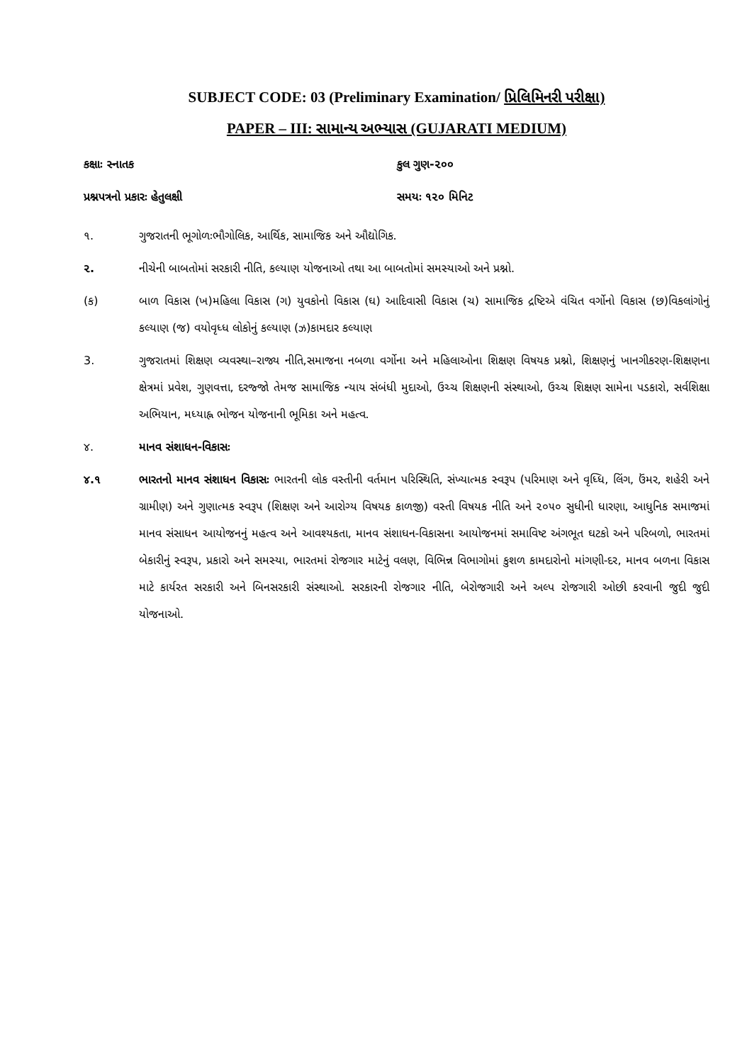SUBJECT CODE: 03 (Preliminary Examination/ પ્રિલિમિનરી પરીક્ષા)
PAPER – III: સામાન્ય અભ્યાસ (GUJARATI MEDIUM)
કક્ષાઃ સ્નાતક કુલ ગુણ-૨૦૦
પ્રશ્નપત્રનો પ્રકારઃ હેતુલક્ષી સમયઃ ૧૨૦ મિનિટ
૧. ગુજરાતની ભૂગોળઃભૌગોલિક, આર્થિક, સામાજિક અને ઔદ્યોગિક.
૨. નીચેની બાબતોમાં સરકારી નીતિ, કલ્યાણ યોજનાઓ તથા આ બાબતોમાં સમસ્યાઓ અને પ્રશ્નો.
(ક) બાળ વિકાસ (ખ)મહિલા વિકાસ (ગ) યુવકોનો વિકાસ (ઘ) આદિવાસી વિકાસ (ચ) સામાજિક દ્રષ્ટિએ વંચિત વર્ગોનો વિકાસ (છ)વિકલાંગોનું કલ્યાણ (જ) વયોવૃધ્ધ લોકોનું કલ્યાણ (ઝ)કામદાર કલ્યાણ
3. ગુજરાતમાં શિક્ષણ વ્યવસ્થા–રાજ્ય નીતિ,સમાજના નબળા વર્ગોના અને મહિલાઓના શિક્ષણ વિષયક પ્રશ્નો, શિક્ષણનું ખાનગીકરણ-શિક્ષણના ક્ષેત્રમાં પ્રવેશ, ગુણવત્તા, દરજ્જો તેમજ સામાજિક ન્યાય સંબંધી મુદાઓ, ઉચ્ચ શિક્ષણની સંસ્થાઓ, ઉચ્ચ શિક્ષણ સામેના પડકારો, સર્વશિક્ષા અભિયાન, મધ્યાહ્ન ભોજન યોજનાની ભૂમિકા અને મહત્વ.
૪. માનવ સંશાધન-વિકાસઃ
૪.૧ ભારતનો માનવ સંશાધન વિકાસઃ ભારતની લોક વસ્તીની વર્તમાન પરિસ્થિતિ, સંખ્યાત્મક સ્વરૂપ (પરિમાણ અને વૃધ્ધિ, લિંગ, ઉંમર, શહેરી અને ગ્રામીણ) અને ગુણાત્મક સ્વરૂપ (શિક્ષણ અને આરોગ્ય વિષયક કાળજી) વસ્તી વિષયક નીતિ અને ૨૦૫૦ સુધીની ધારણા, આધુનિક સમાજમાં માનવ સંસાધન આયોજનનું મહત્વ અને આવશ્યકતા, માનવ સંશાધન-વિકાસના આયોજનમાં સમાવિષ્ટ અંગભૂત ઘટકો અને પરિબળો, ભારતમાં બેકારીનું સ્વરૂપ, પ્રકારો અને સમસ્યા, ભારતમાં રોજગાર માટેનું વલણ, વિભિન્ન વિભાગોમાં કુશળ કામદારોનો માંગણી-દર, માનવ બળના વિકાસ માટે કાર્યરત સરકારી અને બિનસરકારી સંસ્થાઓ. સરકારની રોજગાર નીતિ, બેરોજગારી અને અલ્પ રોજગારી ઓછી કરવાની જુદી જુદી યોજનાઓ.